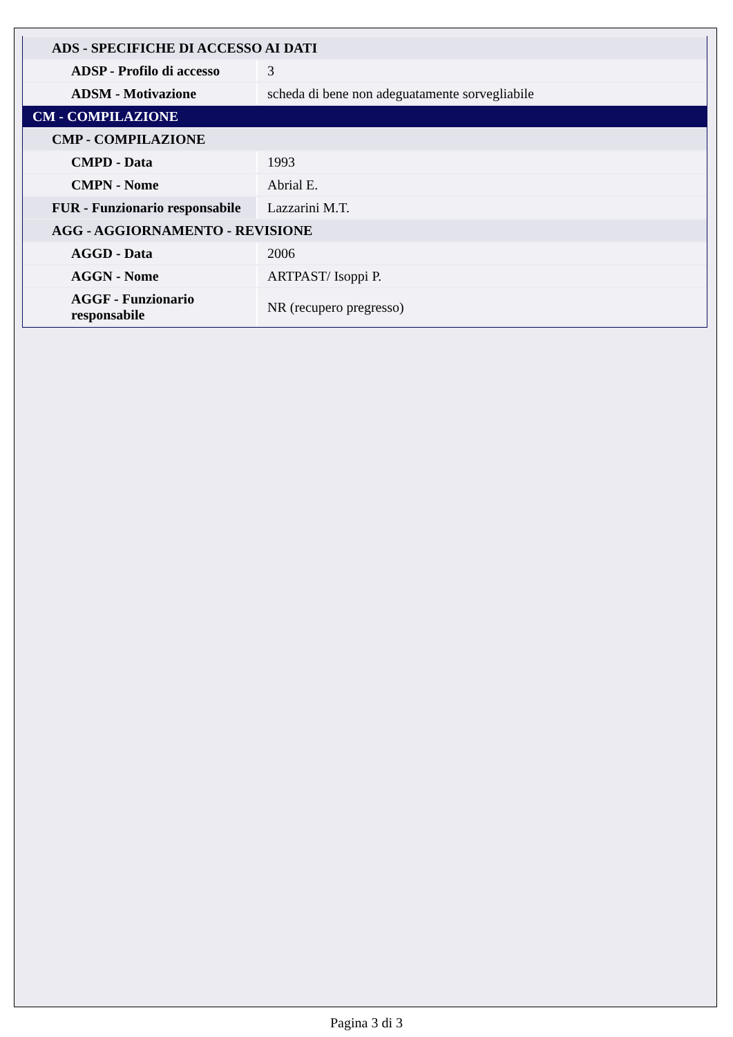| ADS - SPECIFICHE DI ACCESSO AI DATI | |
| ADSP - Profilo di accesso | 3 |
| ADSM - Motivazione | scheda di bene non adeguatamente sorvegliabile |
| CM - COMPILAZIONE | |
| CMP - COMPILAZIONE | |
| CMPD - Data | 1993 |
| CMPN - Nome | Abrial E. |
| FUR - Funzionario responsabile | Lazzarini M.T. |
| AGG - AGGIORNAMENTO - REVISIONE | |
| AGGD - Data | 2006 |
| AGGN - Nome | ARTPAST/ Isoppi P. |
| AGGF - Funzionario responsabile | NR (recupero pregresso) |
Pagina 3 di 3